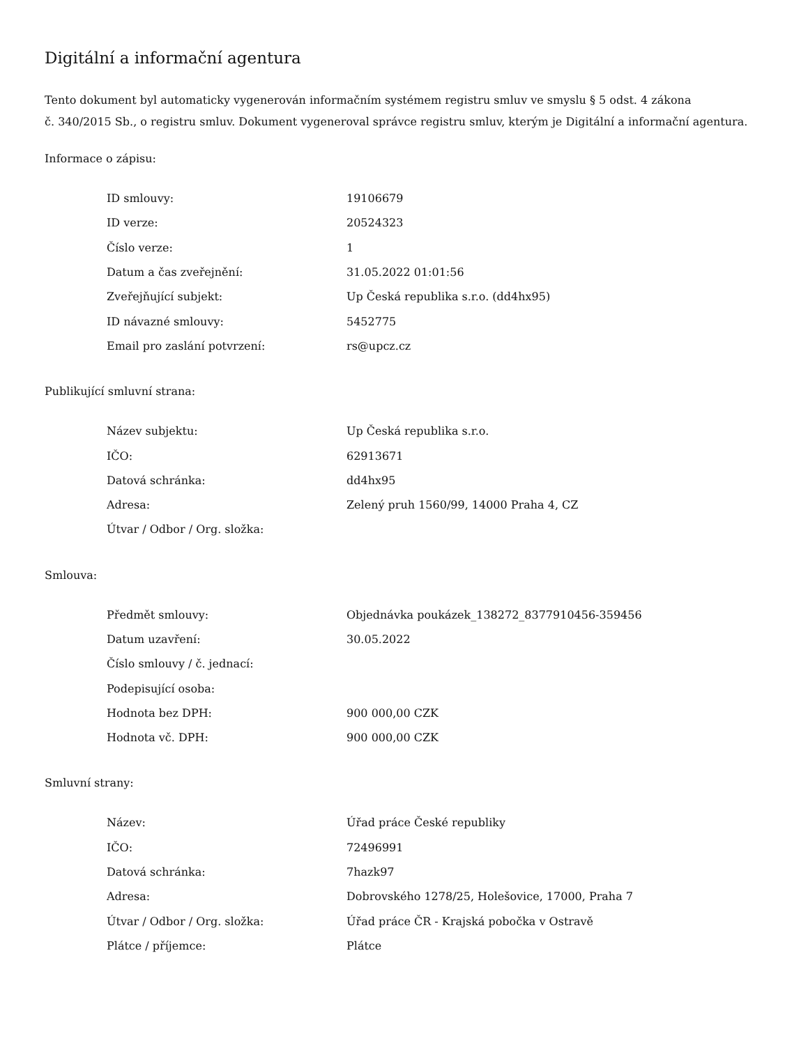Digitální a informační agentura
Tento dokument byl automaticky vygenerován informačním systémem registru smluv ve smyslu § 5 odst. 4 zákona
č. 340/2015 Sb., o registru smluv. Dokument vygeneroval správce registru smluv, kterým je Digitální a informační agentura.
Informace o zápisu:
| ID smlouvy: | 19106679 |
| ID verze: | 20524323 |
| Číslo verze: | 1 |
| Datum a čas zveřejnění: | 31.05.2022 01:01:56 |
| Zveřejňující subjekt: | Up Česká republika s.r.o. (dd4hx95) |
| ID návazné smlouvy: | 5452775 |
| Email pro zaslání potvrzení: | rs@upcz.cz |
Publikující smluvní strana:
| Název subjektu: | Up Česká republika s.r.o. |
| IČO: | 62913671 |
| Datová schránka: | dd4hx95 |
| Adresa: | Zelený pruh 1560/99, 14000 Praha 4, CZ |
| Útvar / Odbor / Org. složka: | |
Smlouva:
| Předmět smlouvy: | Objednávka poukázek_138272_8377910456-359456 |
| Datum uzavření: | 30.05.2022 |
| Číslo smlouvy / č. jednací: | |
| Podepisující osoba: | |
| Hodnota bez DPH: | 900 000,00 CZK |
| Hodnota vč. DPH: | 900 000,00 CZK |
Smluvní strany:
| Název: | Úřad práce České republiky |
| IČO: | 72496991 |
| Datová schránka: | 7hazk97 |
| Adresa: | Dobrovského 1278/25, Holešovice, 17000, Praha 7 |
| Útvar / Odbor / Org. složka: | Úřad práce ČR - Krajská pobočka v Ostravě |
| Plátce / příjemce: | Plátce |